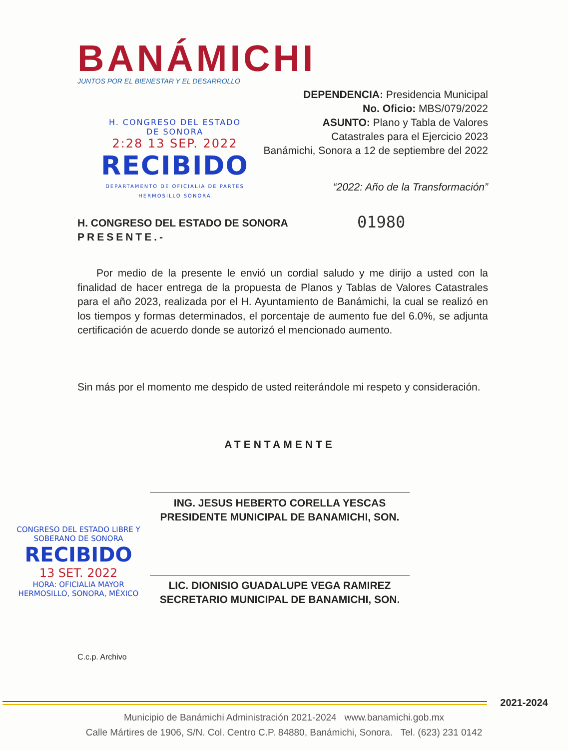BANÁMICHI
JUNTOS POR EL BIENESTAR Y EL DESARROLLO
DEPENDENCIA: Presidencia Municipal
No. Oficio: MBS/079/2022
ASUNTO: Plano y Tabla de Valores
Catastrales para el Ejercicio 2023
Banámichi, Sonora a 12 de septiembre del 2022
H. CONGRESO DEL ESTADO
DE SONORA
2:28 13 SEP. 2022
RECIBIDO
DEPARTAMENTO DE OFICIALIA DE PARTES HERMOSILLO SONORA
“2022: Año de la Transformación”
H. CONGRESO DEL ESTADO DE SONORA
PRESENTE.-
01980
Por medio de la presente le envió un cordial saludo y me dirijo a usted con la finalidad de hacer entrega de la propuesta de Planos y Tablas de Valores Catastrales para el año 2023, realizada por el H. Ayuntamiento de Banámichi, la cual se realizó en los tiempos y formas determinados, el porcentaje de aumento fue del 6.0%, se adjunta certificación de acuerdo donde se autorizó el mencionado aumento.
Sin más por el momento me despido de usted reiterándole mi respeto y consideración.
ATENTAMENTE
ING. JESUS HEBERTO CORELLA YESCAS
PRESIDENTE MUNICIPAL DE BANAMICHI, SON.
LIC. DIONISIO GUADALUPE VEGA RAMIREZ
SECRETARIO MUNICIPAL DE BANAMICHI, SON.
CONGRESO DEL ESTADO LIBRE Y SOBERANO DE SONORA
RECIBIDO
13 SET. 2022
HORA: OFICIALIA MAYOR
HERMOSILLO, SONORA, MÉXICO
C.c.p. Archivo
2021-2024
Municipio de Banámichi Administración 2021-2024 www.banamichi.gob.mx
Calle Mártires de 1906, S/N. Col. Centro C.P. 84880, Banámichi, Sonora. Tel. (623) 231 0142